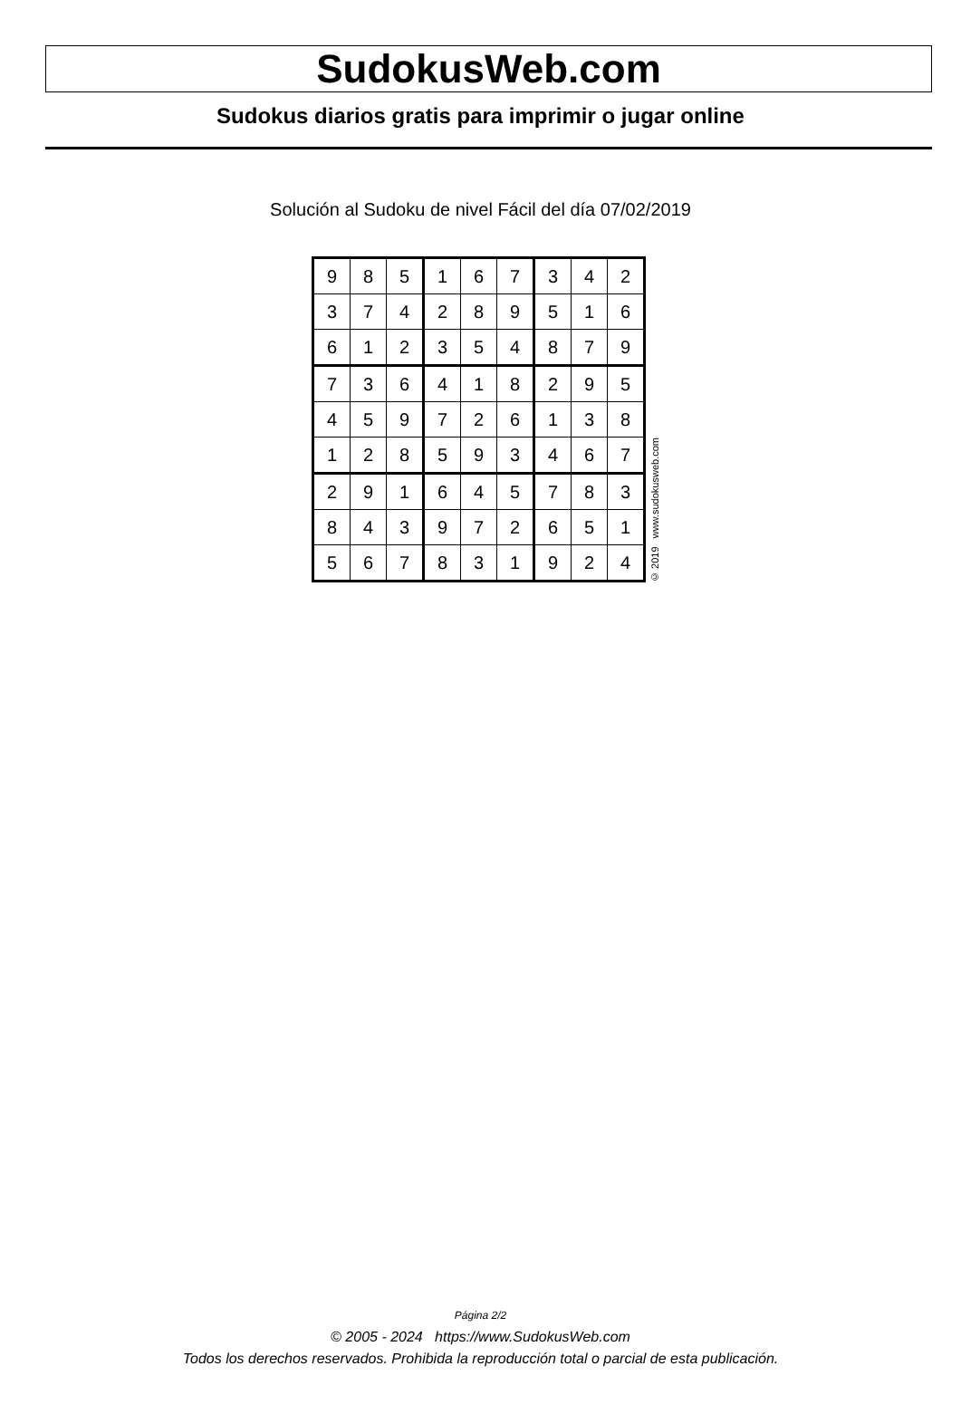SudokusWeb.com
Sudokus diarios gratis para imprimir o jugar online
Solución al Sudoku de nivel Fácil del día 07/02/2019
| 9 | 8 | 5 | 1 | 6 | 7 | 3 | 4 | 2 |
| 3 | 7 | 4 | 2 | 8 | 9 | 5 | 1 | 6 |
| 6 | 1 | 2 | 3 | 5 | 4 | 8 | 7 | 9 |
| 7 | 3 | 6 | 4 | 1 | 8 | 2 | 9 | 5 |
| 4 | 5 | 9 | 7 | 2 | 6 | 1 | 3 | 8 |
| 1 | 2 | 8 | 5 | 9 | 3 | 4 | 6 | 7 |
| 2 | 9 | 1 | 6 | 4 | 5 | 7 | 8 | 3 |
| 8 | 4 | 3 | 9 | 7 | 2 | 6 | 5 | 1 |
| 5 | 6 | 7 | 8 | 3 | 1 | 9 | 2 | 4 |
© 2019 www.sudokusweb.com
Página 2/2
© 2005 - 2024 https://www.SudokusWeb.com
Todos los derechos reservados. Prohibida la reproducción total o parcial de esta publicación.